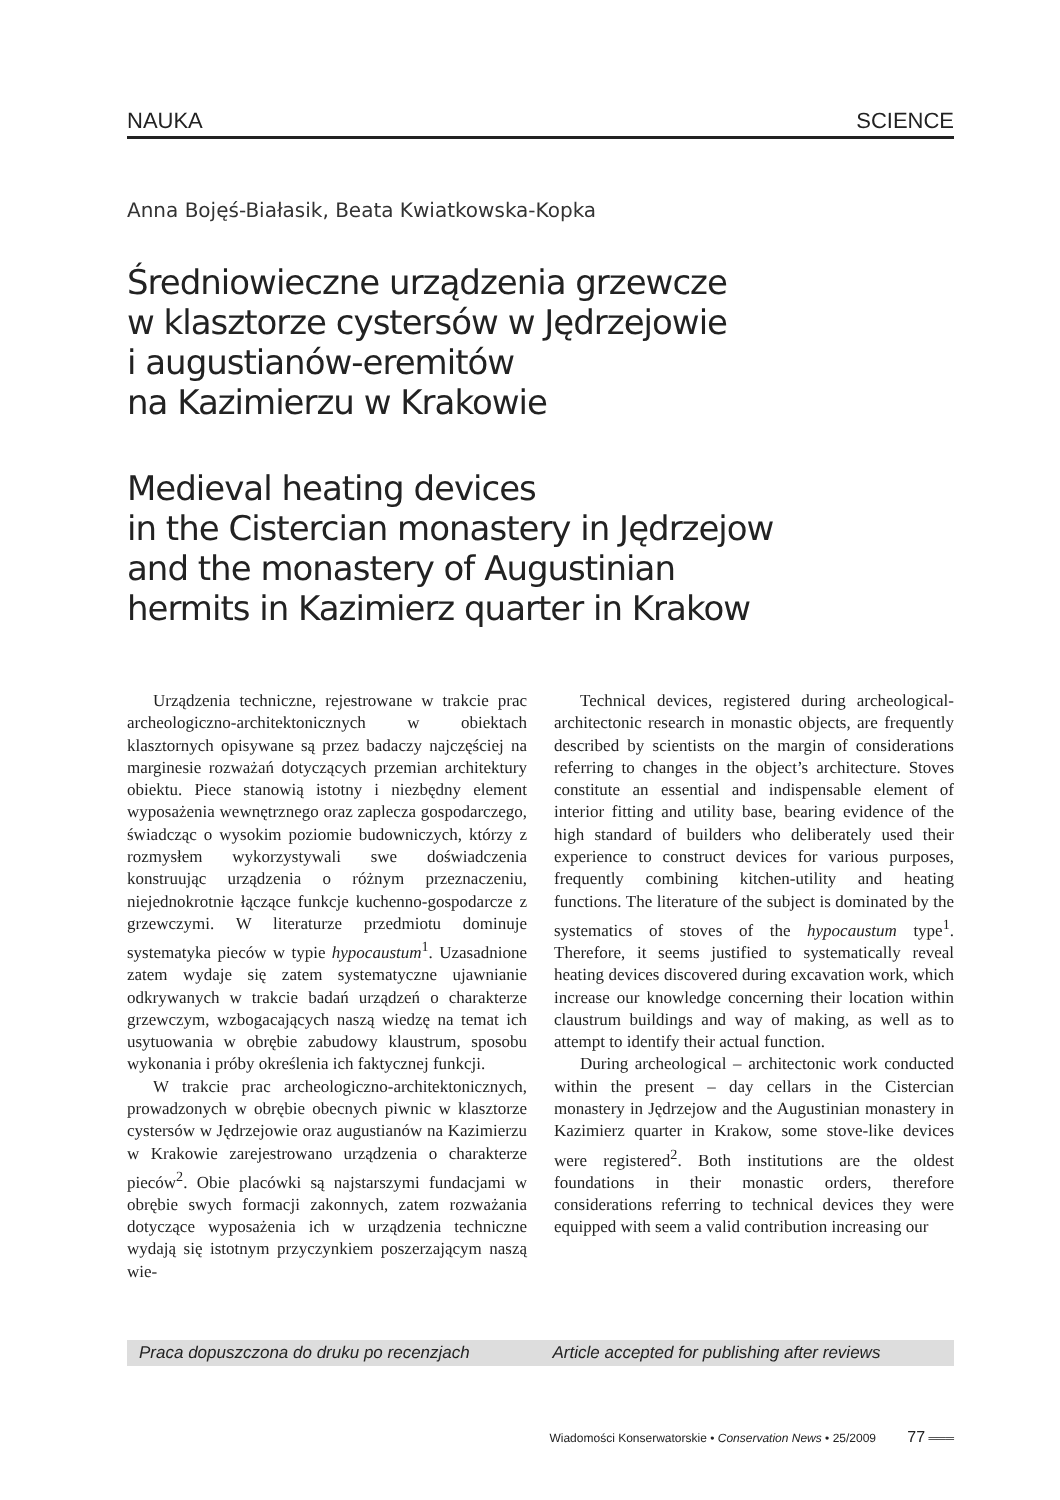NAUKA SCIENCE
Anna Bojęś-Białasik, Beata Kwiatkowska-Kopka
Średniowieczne urządzenia grzewcze
w klasztorze cystersów w Jędrzejowie
i augustianów-eremitów
na Kazimierzu w Krakowie
Medieval heating devices
in the Cistercian monastery in Jędrzejow
and the monastery of Augustinian
hermits in Kazimierz quarter in Krakow
Urządzenia techniczne, rejestrowane w trakcie prac archeologiczno-architektonicznych w obiektach klasztornych opisywane są przez badaczy najczęściej na marginesie rozważań dotyczących przemian architektury obiektu. Piece stanowią istotny i niezbędny element wyposażenia wewnętrznego oraz zaplecza gospodarczego, świadcząc o wysokim poziomie budowniczych, którzy z rozmysłem wykorzystywali swe doświadczenia konstruując urządzenia o różnym przeznaczeniu, niejednokrotnie łączące funkcje kuchenno-gospodarcze z grzewczymi. W literaturze przedmiotu dominuje systematyka pieców w typie hypocaustum<sup>1</sup>. Uzasadnione zatem wydaje się zatem systematyczne ujawnianie odkrywanych w trakcie badań urządzeń o charakterze grzewczym, wzbogacających naszą wiedzę na temat ich usytuowania w obrębie zabudowy klaustrum, sposobu wykonania i próby określenia ich faktycznej funkcji.
W trakcie prac archeologiczno-architektonicznych, prowadzonych w obrębie obecnych piwnic w klasztorze cystersów w Jędrzejowie oraz augustianów na Kazimierzu w Krakowie zarejestrowano urządzenia o charakterze pieców<sup>2</sup>. Obie placówki są najstarszymi fundacjami w obrębie swych formacji zakonnych, zatem rozważania dotyczące wyposażenia ich w urządzenia techniczne wydają się istotnym przyczynkiem poszerzającym naszą wie-
Technical devices, registered during archeological-architectonic research in monastic objects, are frequently described by scientists on the margin of considerations referring to changes in the object’s architecture. Stoves constitute an essential and indispensable element of interior fitting and utility base, bearing evidence of the high standard of builders who deliberately used their experience to construct devices for various purposes, frequently combining kitchen-utility and heating functions. The literature of the subject is dominated by the systematics of stoves of the hypocaustum type<sup>1</sup>. Therefore, it seems justified to systematically reveal heating devices discovered during excavation work, which increase our knowledge concerning their location within claustrum buildings and way of making, as well as to attempt to identify their actual function.
During archeological – architectonic work conducted within the present – day cellars in the Cistercian monastery in Jędrzejow and the Augustinian monastery in Kazimierz quarter in Krakow, some stove-like devices were registered<sup>2</sup>. Both institutions are the oldest foundations in their monastic orders, therefore considerations referring to technical devices they were equipped with seem a valid contribution increasing our
Praca dopuszczona do druku po recenzjach Article accepted for publishing after reviews
Wiadomości Konserwatorskie • Conservation News • 25/2009 77 ═══